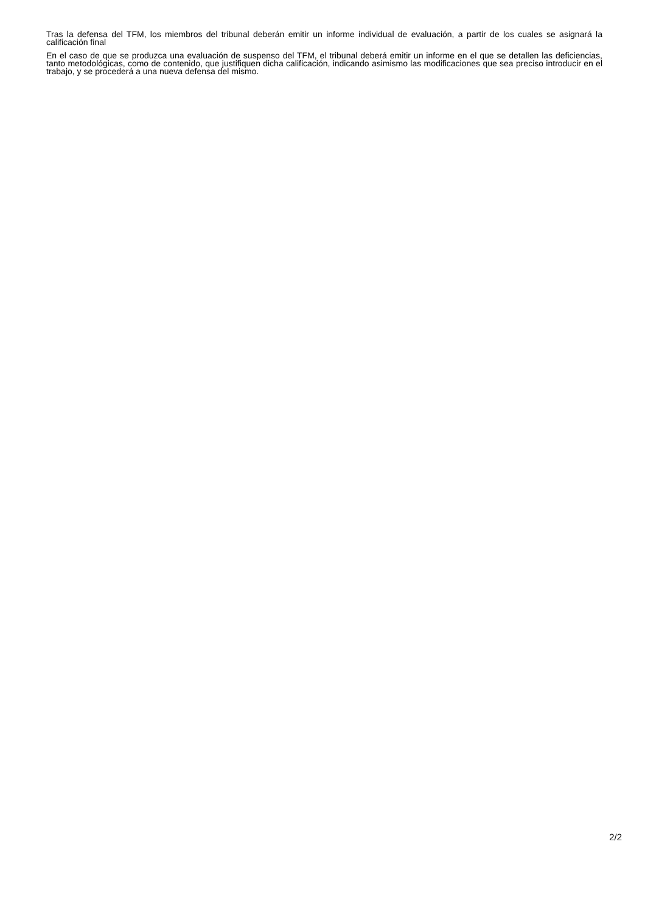Tras la defensa del TFM, los miembros del tribunal deberán emitir un informe individual de evaluación, a partir de los cuales se asignará la calificación final
En el caso de que se produzca una evaluación de suspenso del TFM, el tribunal deberá emitir un informe en el que se detallen las deficiencias, tanto metodológicas, como de contenido, que justifiquen dicha calificación, indicando asimismo las modificaciones que sea preciso introducir en el trabajo, y se procederá a una nueva defensa del mismo.
2/2